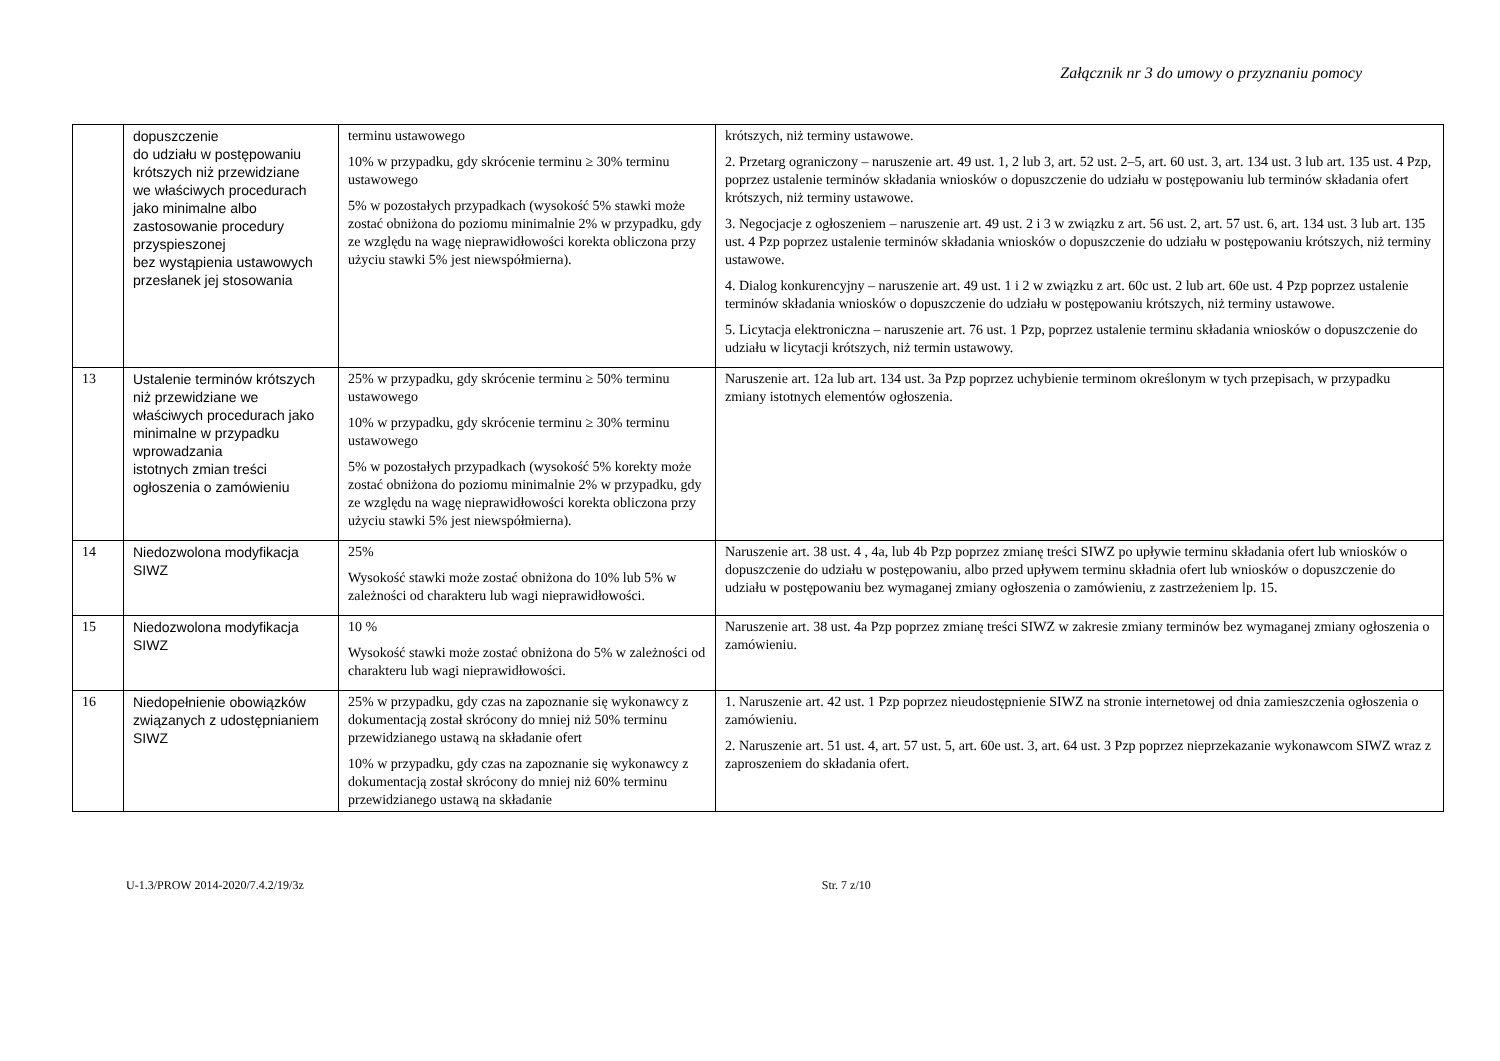Załącznik nr 3 do umowy o przyznaniu pomocy
| | dopuszczenie do udziału w postępowaniu krótszych niż przewidziane we właściwych procedurach jako minimalne albo zastosowanie procedury przyspieszonej bez wystąpienia ustawowych przesłanek jej stosowania | terminu ustawowego 10% w przypadku, gdy skrócenie terminu ≥ 30% terminu ustawowego 5% w pozostałych przypadkach (wysokość 5% stawki może zostać obniżona do poziomu minimalnie 2% w przypadku, gdy ze względu na wagę nieprawidłowości korekta obliczona przy użyciu stawki 5% jest niewspółmierna). | krótszych, niż terminy ustawowe. 2. Przetarg ograniczony – naruszenie art. 49 ust. 1, 2 lub 3, art. 52 ust. 2–5, art. 60 ust. 3, art. 134 ust. 3 lub art. 135 ust. 4 Pzp, poprzez ustalenie terminów składania wniosków o dopuszczenie do udziału w postępowaniu lub terminów składania ofert krótszych, niż terminy ustawowe. 3. Negocjacje z ogłoszeniem – naruszenie art. 49 ust. 2 i 3 w związku z art. 56 ust. 2, art. 57 ust. 6, art. 134 ust. 3 lub art. 135 ust. 4 Pzp poprzez ustalenie terminów składania wniosków o dopuszczenie do udziału w postępowaniu krótszych, niż terminy ustawowe. 4. Dialog konkurencyjny – naruszenie art. 49 ust. 1 i 2 w związku z art. 60c ust. 2 lub art. 60e ust. 4 Pzp poprzez ustalenie terminów składania wniosków o dopuszczenie do udziału w postępowaniu krótszych, niż terminy ustawowe. 5. Licytacja elektroniczna – naruszenie art. 76 ust. 1 Pzp, poprzez ustalenie terminu składania wniosków o dopuszczenie do udziału w licytacji krótszych, niż termin ustawowy. |
| 13 | Ustalenie terminów krótszych niż przewidziane we właściwych procedurach jako minimalne w przypadku wprowadzania istotnych zmian treści ogłoszenia o zamówieniu | 25% w przypadku, gdy skrócenie terminu ≥ 50% terminu ustawowego 10% w przypadku, gdy skrócenie terminu ≥ 30% terminu ustawowego 5% w pozostałych przypadkach (wysokość 5% korekty może zostać obniżona do poziomu minimalnie 2% w przypadku, gdy ze względu na wagę nieprawidłowości korekta obliczona przy użyciu stawki 5% jest niewspółmierna). | Naruszenie art. 12a lub art. 134 ust. 3a Pzp poprzez uchybienie terminom określonym w tych przepisach, w przypadku zmiany istotnych elementów ogłoszenia. |
| 14 | Niedozwolona modyfikacja SIWZ | 25% Wysokość stawki może zostać obniżona do 10% lub 5% w zależności od charakteru lub wagi nieprawidłowości. | Naruszenie art. 38 ust. 4 , 4a, lub 4b Pzp poprzez zmianę treści SIWZ po upływie terminu składania ofert lub wniosków o dopuszczenie do udziału w postępowaniu, albo przed upływem terminu składnia ofert lub wniosków o dopuszczenie do udziału w postępowaniu bez wymaganej zmiany ogłoszenia o zamówieniu, z zastrzeżeniem lp. 15. |
| 15 | Niedozwolona modyfikacja SIWZ | 10 % Wysokość stawki może zostać obniżona do 5% w zależności od charakteru lub wagi nieprawidłowości. | Naruszenie art. 38 ust. 4a Pzp poprzez zmianę treści SIWZ w zakresie zmiany terminów bez wymaganej zmiany ogłoszenia o zamówieniu. |
| 16 | Niedopełnienie obowiązków związanych z udostępnianiem SIWZ | 25% w przypadku, gdy czas na zapoznanie się wykonawcy z dokumentacją został skrócony do mniej niż 50% terminu przewidzianego ustawą na składanie ofert 10% w przypadku, gdy czas na zapoznanie się wykonawcy z dokumentacją został skrócony do mniej niż 60% terminu przewidzianego ustawą na składanie | 1. Naruszenie art. 42 ust. 1 Pzp poprzez nieudostępnienie SIWZ na stronie internetowej od dnia zamieszczenia ogłoszenia o zamówieniu. 2. Naruszenie art. 51 ust. 4, art. 57 ust. 5, art. 60e ust. 3, art. 64 ust. 3 Pzp poprzez nieprzekazanie wykonawcom SIWZ wraz z zaproszeniem do składania ofert. |
U-1.3/PROW 2014-2020/7.4.2/19/3z Str. 7 z/10